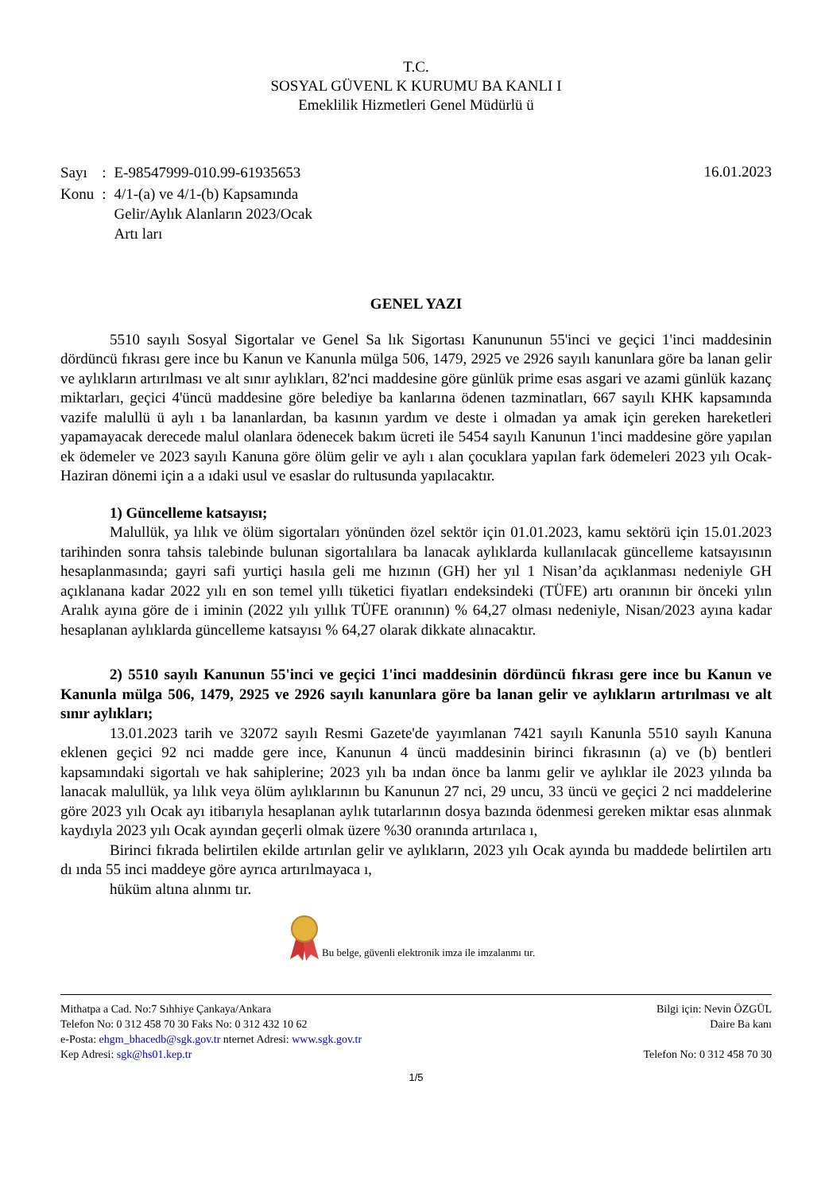T.C.
SOSYAL GÜVENL K KURUMU BA KANLI I
Emeklilik Hizmetleri Genel Müdürlü ü
| Sayı | : | E-98547999-010.99-61935653 |
| Konu | : | 4/1-(a) ve 4/1-(b) Kapsamında Gelir/Aylık Alanların 2023/Ocak Artı ları |
16.01.2023
GENEL YAZI
5510 sayılı Sosyal Sigortalar ve Genel Sa lık Sigortası Kanununun 55'inci ve geçici 1'inci maddesinin dördüncü fıkrası gere ince bu Kanun ve Kanunla mülga 506, 1479, 2925 ve 2926 sayılı kanunlara göre ba lanan gelir ve aylıkların artırılması ve alt sınır aylıkları, 82'nci maddesine göre günlük prime esas asgari ve azami günlük kazanç miktarları, geçici 4'üncü maddesine göre belediye ba kanlarına ödenen tazminatları, 667 sayılı KHK kapsamında vazife malullü ü aylı ı ba lananlardan, ba kasının yardım ve deste i olmadan ya amak için gereken hareketleri yapamayacak derecede malul olanlara ödenecek bakım ücreti ile 5454 sayılı Kanunun 1'inci maddesine göre yapılan ek ödemeler ve 2023 sayılı Kanuna göre ölüm gelir ve aylı ı alan çocuklara yapılan fark ödemeleri 2023 yılı Ocak-Haziran dönemi için a a ıdaki usul ve esaslar do rultusunda yapılacaktır.
1) Güncelleme katsayısı;
Malullük, ya lılık ve ölüm sigortaları yönünden özel sektör için 01.01.2023, kamu sektörü için 15.01.2023 tarihinden sonra tahsis talebinde bulunan sigortalılara ba lanacak aylıklarda kullanılacak güncelleme katsayısının hesaplanmasında; gayri safi yurtiçi hasıla geli me hızının (GH) her yıl 1 Nisan’da açıklanması nedeniyle GH açıklanana kadar 2022 yılı en son temel yıllı tüketici fiyatları endeksindeki (TÜFE) artı oranının bir önceki yılın Aralık ayına göre de i iminin (2022 yılı yıllık TÜFE oranının) % 64,27 olması nedeniyle, Nisan/2023 ayına kadar hesaplanan aylıklarda güncelleme katsayısı % 64,27 olarak dikkate alınacaktır.
2) 5510 sayılı Kanunun 55'inci ve geçici 1'inci maddesinin dördüncü fıkrası gere ince bu Kanun ve Kanunla mülga 506, 1479, 2925 ve 2926 sayılı kanunlara göre ba lanan gelir ve aylıkların artırılması ve alt sınır aylıkları;
13.01.2023 tarih ve 32072 sayılı Resmi Gazete'de yayımlanan 7421 sayılı Kanunla 5510 sayılı Kanuna eklenen geçici 92 nci madde gere ince, Kanunun 4 üncü maddesinin birinci fıkrasının (a) ve (b) bentleri kapsamındaki sigortalı ve hak sahiplerine; 2023 yılı ba ından önce ba lanmı gelir ve aylıklar ile 2023 yılında ba lanacak malullük, ya lılık veya ölüm aylıklarının bu Kanunun 27 nci, 29 uncu, 33 üncü ve geçici 2 nci maddelerine göre 2023 yılı Ocak ayı itibarıyla hesaplanan aylık tutarlarının dosya bazında ödenmesi gereken miktar esas alınmak kaydıyla 2023 yılı Ocak ayından geçerli olmak üzere %30 oranında artırılaca ı,
Birinci fıkrada belirtilen ekilde artırılan gelir ve aylıkların, 2023 yılı Ocak ayında bu maddede belirtilen artı dı ında 55 inci maddeye göre ayrıca artırılmayaca ı,
hüküm altına alınmı tır.
Bu belge, güvenli elektronik imza ile imzalanmı tır.
Mithatpa a Cad. No:7 Sıhhiye Çankaya/Ankara
Telefon No: 0 312 458 70 30 Faks No: 0 312 432 10 62
e-Posta: ehgm_bhacedb@sgk.gov.tr nternet Adresi: www.sgk.gov.tr
Kep Adresi: sgk@hs01.kep.tr
Bilgi için: Nevin ÖZGÜL
Daire Ba kanı
Telefon No: 0 312 458 70 30
1/5